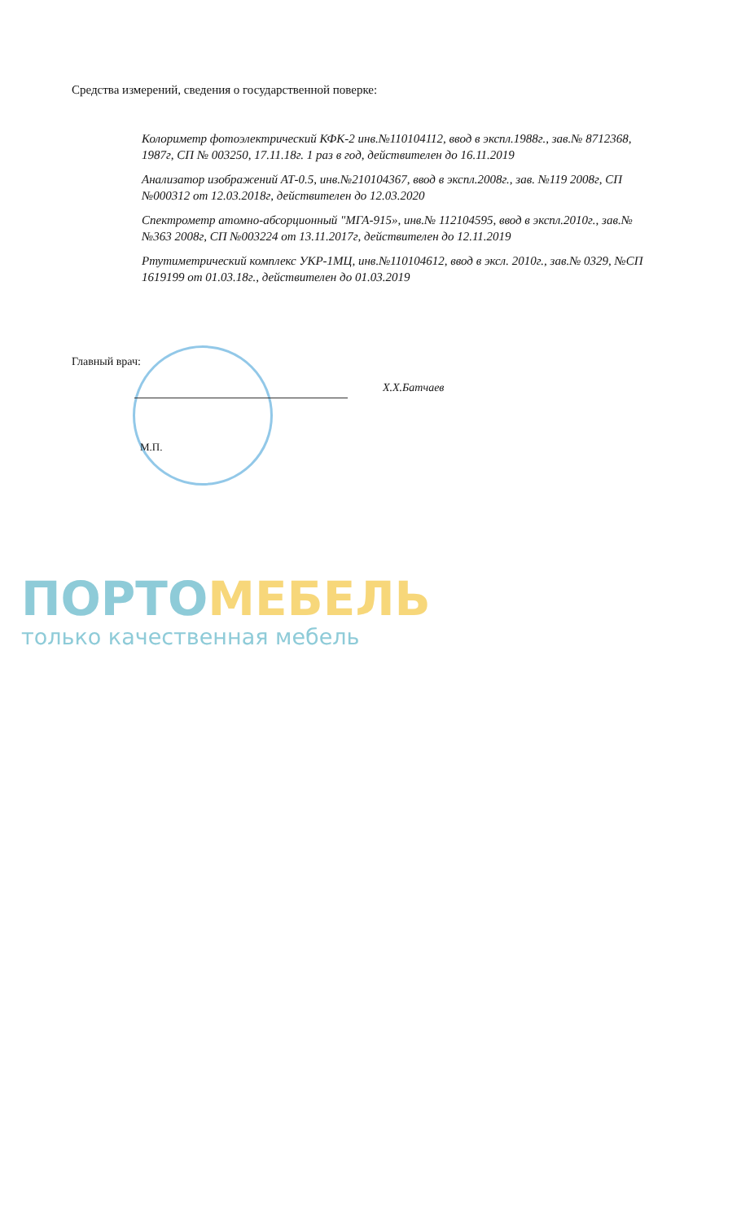Средства измерений, сведения о государственной поверке:
Колориметр фотоэлектрический КФК-2 инв.№110104112, ввод в экспл.1988г., зав.№ 8712368, 1987г, СП № 003250, 17.11.18г. 1 раз в год, действителен до 16.11.2019
Анализатор изображений АТ-0.5, инв.№210104367, ввод в экспл.2008г., зав. №119 2008г, СП №000312 от 12.03.2018г, действителен до 12.03.2020
Спектрометр атомно-абсорционный "МГА-915», инв.№ 112104595, ввод в экспл.2010г., зав.№ №363 2008г, СП №003224 от 13.11.2017г, действителен до 12.11.2019
Ртутиметрический комплекс УКР-1МЦ, инв.№110104612, ввод в эксл. 2010г., зав.№ 0329, №СП 1619199 от 01.03.18г., действителен до 01.03.2019
Главный врач:
Х.Х.Батчаев
М.П.
ПОРТО МЕБЕЛЬ
только качественная мебель